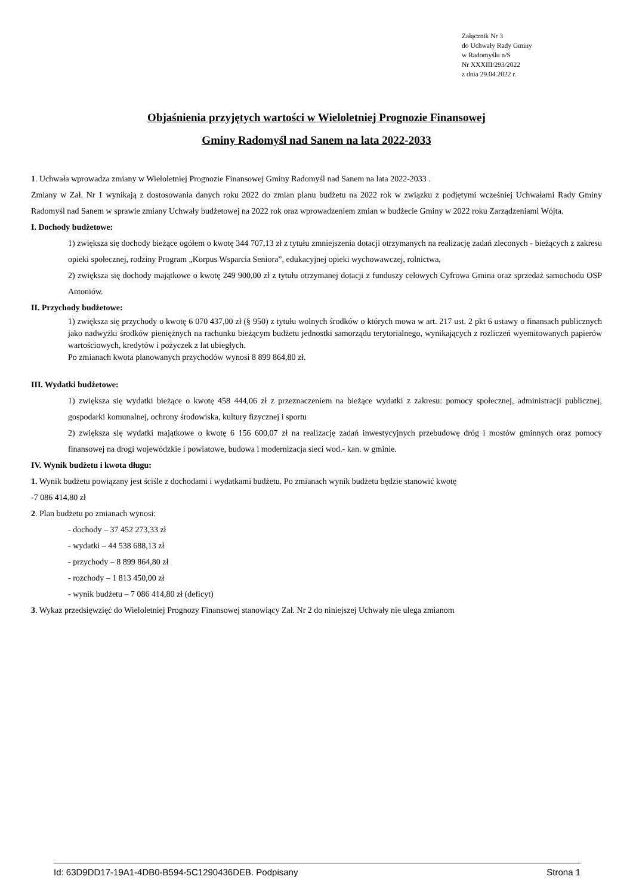Załącznik Nr 3
do Uchwały Rady Gminy
w Radomyślu n/S
Nr XXXIII/293/2022
z dnia 29.04.2022 r.
Objaśnienia przyjętych wartości w Wieloletniej Prognozie Finansowej
Gminy Radomyśl nad Sanem na lata 2022-2033
1. Uchwała wprowadza zmiany w Wieloletniej Prognozie Finansowej Gminy Radomyśl nad Sanem na lata 2022-2033 .
Zmiany w Zał. Nr 1 wynikają z dostosowania danych roku 2022 do zmian planu budżetu na 2022 rok w związku z podjętymi wcześniej Uchwałami Rady Gminy Radomyśl nad Sanem w sprawie zmiany Uchwały budżetowej na 2022 rok oraz wprowadzeniem zmian w budżecie Gminy w 2022 roku Zarządzeniami Wójta.
I. Dochody budżetowe:
1) zwiększa się dochody bieżące ogółem o kwotę 344 707,13 zł z tytułu zmniejszenia dotacji otrzymanych na realizację zadań zleconych - bieżących z zakresu opieki społecznej, rodziny Program „Korpus Wsparcia Seniora”, edukacyjnej opieki wychowawczej, rolnictwa,
2) zwiększa się dochody majątkowe o kwotę 249 900,00 zł z tytułu otrzymanej dotacji z funduszy celowych Cyfrowa Gmina oraz sprzedaż samochodu OSP Antoniów.
II. Przychody budżetowe:
1) zwiększa się przychody o kwotę 6 070 437,00 zł (§ 950) z tytułu wolnych środków o których mowa w art. 217 ust. 2 pkt 6 ustawy o finansach publicznych jako nadwyżki środków pieniężnych na rachunku bieżącym budżetu jednostki samorządu terytorialnego, wynikających z rozliczeń wyemitowanych papierów wartościowych, kredytów i pożyczek z lat ubiegłych.
Po zmianach kwota planowanych przychodów wynosi 8 899 864,80 zł.
III. Wydatki budżetowe:
1) zwiększa się wydatki bieżące o kwotę 458 444,06 zł z przeznaczeniem na bieżące wydatki z zakresu: pomocy społecznej, administracji publicznej, gospodarki komunalnej, ochrony środowiska, kultury fizycznej i sportu
2) zwiększa się wydatki majątkowe o kwotę 6 156 600,07 zł na realizację zadań inwestycyjnych przebudowę dróg i mostów gminnych oraz pomocy finansowej na drogi wojewódzkie i powiatowe, budowa i modernizacja sieci wod.- kan. w gminie.
IV. Wynik budżetu i kwota długu:
1. Wynik budżetu powiązany jest ściśle z dochodami i wydatkami budżetu. Po zmianach wynik budżetu będzie stanowić kwotę
-7 086 414,80 zł
2. Plan budżetu po zmianach wynosi:
- dochody – 37 452 273,33 zł
- wydatki – 44 538 688,13 zł
- przychody – 8 899 864,80 zł
- rozchody – 1 813 450,00 zł
- wynik budżetu – 7 086 414,80 zł (deficyt)
3. Wykaz przedsięwzięć do Wieloletniej Prognozy Finansowej stanowiący Zał. Nr 2 do niniejszej Uchwały nie ulega zmianom
Id: 63D9DD17-19A1-4DB0-B594-5C1290436DEB. Podpisany Strona 1